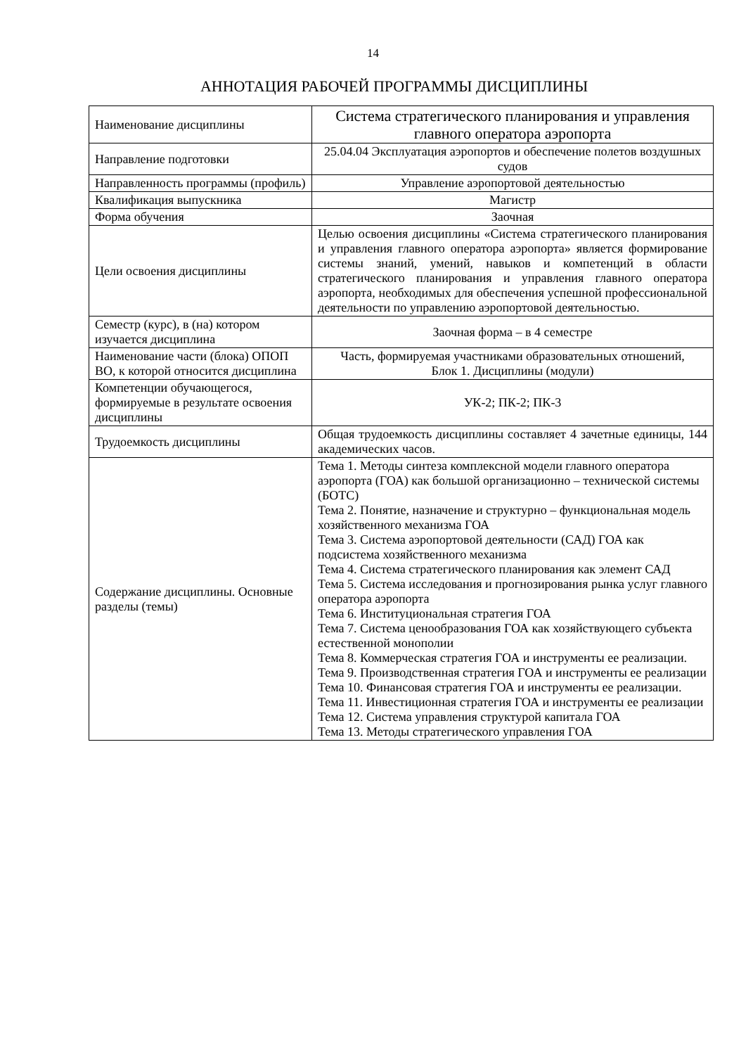14
АННОТАЦИЯ РАБОЧЕЙ ПРОГРАММЫ ДИСЦИПЛИНЫ
| Наименование дисциплины | Система стратегического планирования и управления главного оператора аэропорта |
| Направление подготовки | 25.04.04 Эксплуатация аэропортов и обеспечение полетов воздушных судов |
| Направленность программы (профиль) | Управление аэропортовой деятельностью |
| Квалификация выпускника | Магистр |
| Форма обучения | Заочная |
| Цели освоения дисциплины | Целью освоения дисциплины «Система стратегического планирования и управления главного оператора аэропорта» является формирование системы знаний, умений, навыков и компетенций в области стратегического планирования и управления главного оператора аэропорта, необходимых для обеспечения успешной профессиональной деятельности по управлению аэропортовой деятельностью. |
| Семестр (курс), в (на) котором изучается дисциплина | Заочная форма – в 4 семестре |
| Наименование части (блока) ОПОП ВО, к которой относится дисциплина | Часть, формируемая участниками образовательных отношений, Блок 1. Дисциплины (модули) |
| Компетенции обучающегося, формируемые в результате освоения дисциплины | УК-2; ПК-2; ПК-3 |
| Трудоемкость дисциплины | Общая трудоемкость дисциплины составляет 4 зачетные единицы, 144 академических часов. |
| Содержание дисциплины. Основные разделы (темы) | Тема 1. Методы синтеза комплексной модели главного оператора аэропорта (ГОА) как большой организационно – технической системы (БОТС) Тема 2. Понятие, назначение и структурно – функциональная модель хозяйственного механизма ГОА Тема 3. Система аэропортовой деятельности (САД) ГОА как подсистема хозяйственного механизма Тема 4. Система стратегического планирования как элемент САД Тема 5. Система исследования и прогнозирования рынка услуг главного оператора аэропорта Тема 6. Институциональная стратегия ГОА Тема 7. Система ценообразования ГОА как хозяйствующего субъекта естественной монополии Тема 8. Коммерческая стратегия ГОА и инструменты ее реализации. Тема 9. Производственная стратегия ГОА и инструменты ее реализации Тема 10. Финансовая стратегия ГОА и инструменты ее реализации. Тема 11. Инвестиционная стратегия ГОА и инструменты ее реализации Тема 12. Система управления структурой капитала ГОА Тема 13. Методы стратегического управления ГОА |